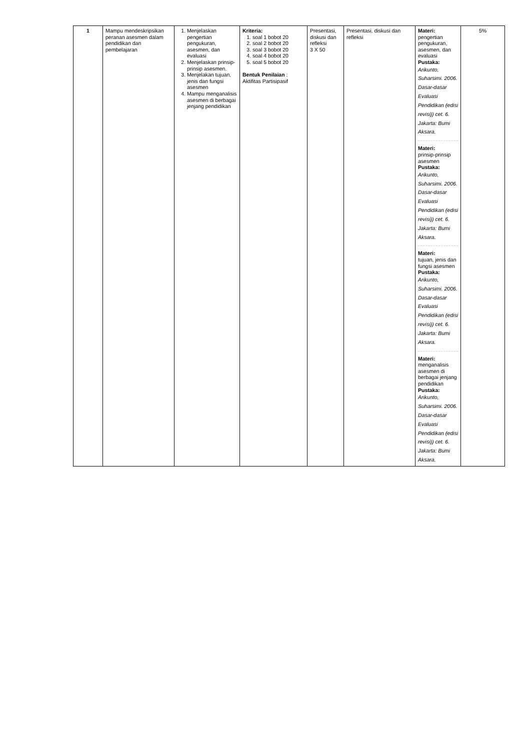| 1 | Mampu mendeskripsikan peranan asesmen dalam pendidikan dan pembelajaran | 1. Menjelaskan pengertian pengukuran, asesmen, dan evaluasi 2. Menjelaskan prinsip-prinsip asesmen. 3. Menjelakan tujuan, jenis dan fungsi asesmen 4. Mampu menganalisis asesmen di berbagai jenjang pendidikan | Kriteria: 1. soal 1 bobot 20 2. soal 2 bobot 20 3. soal 3 bobot 20 4. soal 4 bobot 20 5. soal 5 bobot 20 Bentuk Penilaian : Aktifitas Partisipasif | Presentasi, diskusi dan refleksi 3 X 50 | Presentasi, diskusi dan refleksi | Materi: pengertian pengukuran, asesmen, dan evaluasi Pustaka: Arikunto, Suharsimi. 2006. Dasar-dasar Evaluasi Pendidikan (edisi revisi)) cet. 6. Jakarta: Bumi Aksara. Materi: prinsip-prinsip asesmen Pustaka: Arikunto, Suharsimi. 2006. Dasar-dasar Evaluasi Pendidikan (edisi revisi)) cet. 6. Jakarta: Bumi Aksara. Materi: tujuan, jenis dan fungsi asesmen Pustaka: Arikunto, Suharsimi. 2006. Dasar-dasar Evaluasi Pendidikan (edisi revisi)) cet. 6. Jakarta: Bumi Aksara. Materi: menganalisis asesmen di berbagai jenjang pendidikan Pustaka: Arikunto, Suharsimi. 2006. Dasar-dasar Evaluasi Pendidikan (edisi revisi)) cet. 6. Jakarta: Bumi Aksara. | 5% |